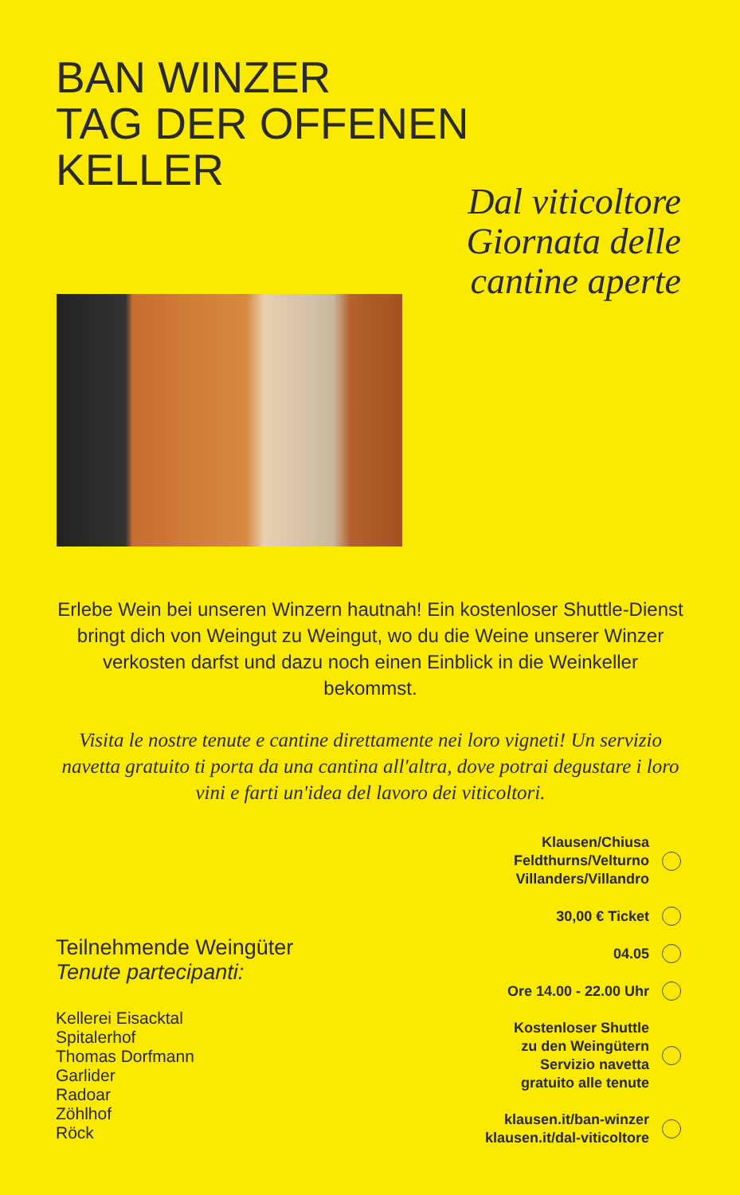BAN WINZER
TAG DER OFFENEN
KELLER
Dal viticoltore
Giornata delle
cantine aperte
Erlebe Wein bei unseren Winzern hautnah! Ein kostenloser Shuttle-Dienst bringt dich von Weingut zu Weingut, wo du die Weine unserer Winzer verkosten darfst und dazu noch einen Einblick in die Weinkeller bekommst.
Visita le nostre tenute e cantine direttamente nei loro vigneti! Un servizio navetta gratuito ti porta da una cantina all'altra, dove potrai degustare i loro vini e farti un'idea del lavoro dei viticoltori.
Teilnehmende Weingüter
Tenute partecipanti:
Kellerei Eisacktal
Spitalerhof
Thomas Dorfmann
Garlider
Radoar
Zöhlhof
Röck
Klausen/Chiusa
Feldthurns/Velturno
Villanders/Villandro
30,00 € Ticket
04.05
Ore 14.00 - 22.00 Uhr
Kostenloser Shuttle
zu den Weingütern
Servizio navetta
gratuito alle tenute
klausen.it/ban-winzer
klausen.it/dal-viticoltore